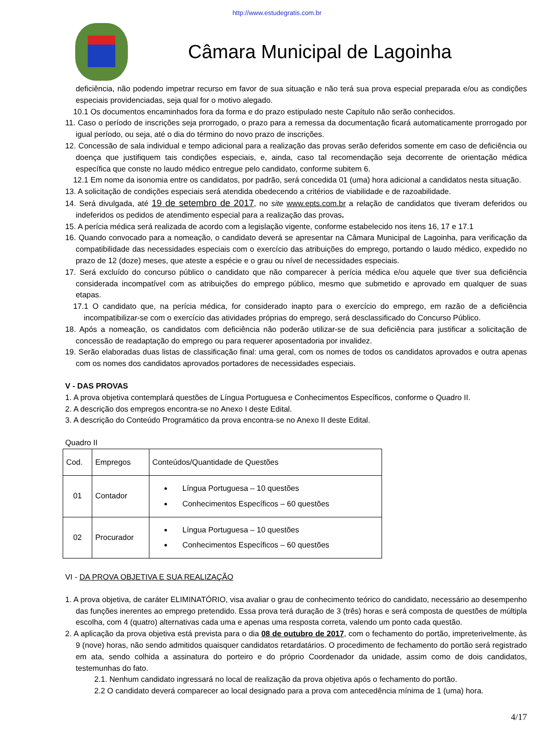http://www.estudegratis.com.br
Câmara Municipal de Lagoinha
deficiência, não podendo impetrar recurso em favor de sua situação e não terá sua prova especial preparada e/ou as condições especiais providenciadas, seja qual for o motivo alegado.
10.1 Os documentos encaminhados fora da forma e do prazo estipulado neste Capítulo não serão conhecidos.
11. Caso o período de inscrições seja prorrogado, o prazo para a remessa da documentação ficará automaticamente prorrogado por igual período, ou seja, até o dia do término do novo prazo de inscrições.
12. Concessão de sala individual e tempo adicional para a realização das provas serão deferidos somente em caso de deficiência ou doença que justifiquem tais condições especiais, e, ainda, caso tal recomendação seja decorrente de orientação médica específica que conste no laudo médico entregue pelo candidato, conforme subitem 6.
12.1 Em nome da isonomia entre os candidatos, por padrão, será concedida 01 (uma) hora adicional a candidatos nesta situação.
13. A solicitação de condições especiais será atendida obedecendo a critérios de viabilidade e de razoabilidade.
14. Será divulgada, até 19 de setembro de 2017, no site www.epts.com.br a relação de candidatos que tiveram deferidos ou indeferidos os pedidos de atendimento especial para a realização das provas.
15. A perícia médica será realizada de acordo com a legislação vigente, conforme estabelecido nos itens 16, 17 e 17.1
16. Quando convocado para a nomeação, o candidato deverá se apresentar na Câmara Municipal de Lagoinha, para verificação da compatibilidade das necessidades especiais com o exercício das atribuições do emprego, portando o laudo médico, expedido no prazo de 12 (doze) meses, que ateste a espécie e o grau ou nível de necessidades especiais.
17. Será excluído do concurso público o candidato que não comparecer à perícia médica e/ou aquele que tiver sua deficiência considerada incompatível com as atribuições do emprego público, mesmo que submetido e aprovado em qualquer de suas etapas.
17.1 O candidato que, na perícia médica, for considerado inapto para o exercício do emprego, em razão de a deficiência incompatibilizar-se com o exercício das atividades próprias do emprego, será desclassificado do Concurso Público.
18. Após a nomeação, os candidatos com deficiência não poderão utilizar-se de sua deficiência para justificar a solicitação de concessão de readaptação do emprego ou para requerer aposentadoria por invalidez.
19. Serão elaboradas duas listas de classificação final: uma geral, com os nomes de todos os candidatos aprovados e outra apenas com os nomes dos candidatos aprovados portadores de necessidades especiais.
V - DAS PROVAS
1. A prova objetiva contemplará questões de Língua Portuguesa e Conhecimentos Específicos, conforme o Quadro II.
2. A descrição dos empregos encontra-se no Anexo I deste Edital.
3. A descrição do Conteúdo Programático da prova encontra-se no Anexo II deste Edital.
Quadro II
| Cod. | Empregos | Conteúdos/Quantidade de Questões |
| 01 | Contador | Língua Portuguesa – 10 questões Conhecimentos Específicos – 60 questões |
| 02 | Procurador | Língua Portuguesa – 10 questões Conhecimentos Específicos – 60 questões |
VI - DA PROVA OBJETIVA E SUA REALIZAÇÃO
1. A prova objetiva, de caráter ELIMINATÓRIO, visa avaliar o grau de conhecimento teórico do candidato, necessário ao desempenho das funções inerentes ao emprego pretendido. Essa prova terá duração de 3 (três) horas e será composta de questões de múltipla escolha, com 4 (quatro) alternativas cada uma e apenas uma resposta correta, valendo um ponto cada questão.
2. A aplicação da prova objetiva está prevista para o dia 08 de outubro de 2017, com o fechamento do portão, impreterivelmente, às 9 (nove) horas, não sendo admitidos quaisquer candidatos retardatários. O procedimento de fechamento do portão será registrado em ata, sendo colhida a assinatura do porteiro e do próprio Coordenador da unidade, assim como de dois candidatos, testemunhas do fato.
2.1. Nenhum candidato ingressará no local de realização da prova objetiva após o fechamento do portão.
2.2 O candidato deverá comparecer ao local designado para a prova com antecedência mínima de 1 (uma) hora.
4/17